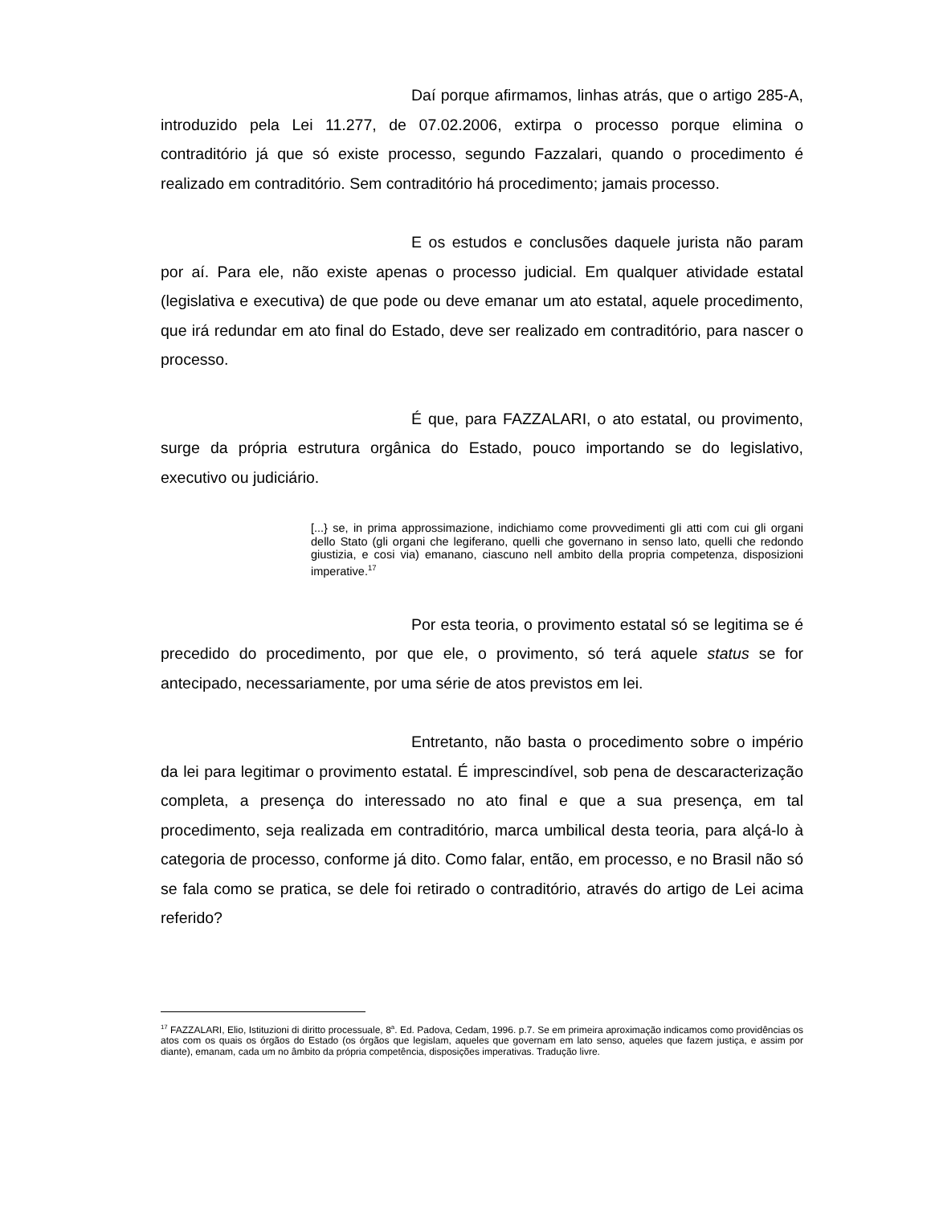Daí porque afirmamos, linhas atrás, que o artigo 285-A, introduzido pela Lei 11.277, de 07.02.2006, extirpa o processo porque elimina o contraditório já que só existe processo, segundo Fazzalari, quando o procedimento é realizado em contraditório. Sem contraditório há procedimento; jamais processo.
E os estudos e conclusões daquele jurista não param por aí. Para ele, não existe apenas o processo judicial. Em qualquer atividade estatal (legislativa e executiva) de que pode ou deve emanar um ato estatal, aquele procedimento, que irá redundar em ato final do Estado, deve ser realizado em contraditório, para nascer o processo.
É que, para FAZZALARI, o ato estatal, ou provimento, surge da própria estrutura orgânica do Estado, pouco importando se do legislativo, executivo ou judiciário.
[...} se, in prima approssimazione, indichiamo come provvedimenti gli atti com cui gli organi dello Stato (gli organi che legiferano, quelli che governano in senso lato, quelli che redondo giustizia, e cosi via) emanano, ciascuno nell ambito della propria competenza, disposizioni imperative.<sup>17</sup>
Por esta teoria, o provimento estatal só se legitima se é precedido do procedimento, por que ele, o provimento, só terá aquele status se for antecipado, necessariamente, por uma série de atos previstos em lei.
Entretanto, não basta o procedimento sobre o império da lei para legitimar o provimento estatal. É imprescindível, sob pena de descaracterização completa, a presença do interessado no ato final e que a sua presença, em tal procedimento, seja realizada em contraditório, marca umbilical desta teoria, para alçá-lo à categoria de processo, conforme já dito. Como falar, então, em processo, e no Brasil não só se fala como se pratica, se dele foi retirado o contraditório, através do artigo de Lei acima referido?
<sup>17</sup> FAZZALARI, Elio, Istituzioni di diritto processuale, 8<sup>a</sup>. Ed. Padova, Cedam, 1996. p.7. Se em primeira aproximação indicamos como providências os atos com os quais os órgãos do Estado (os órgãos que legislam, aqueles que governam em lato senso, aqueles que fazem justiça, e assim por diante), emanam, cada um no âmbito da própria competência, disposições imperativas. Tradução livre.